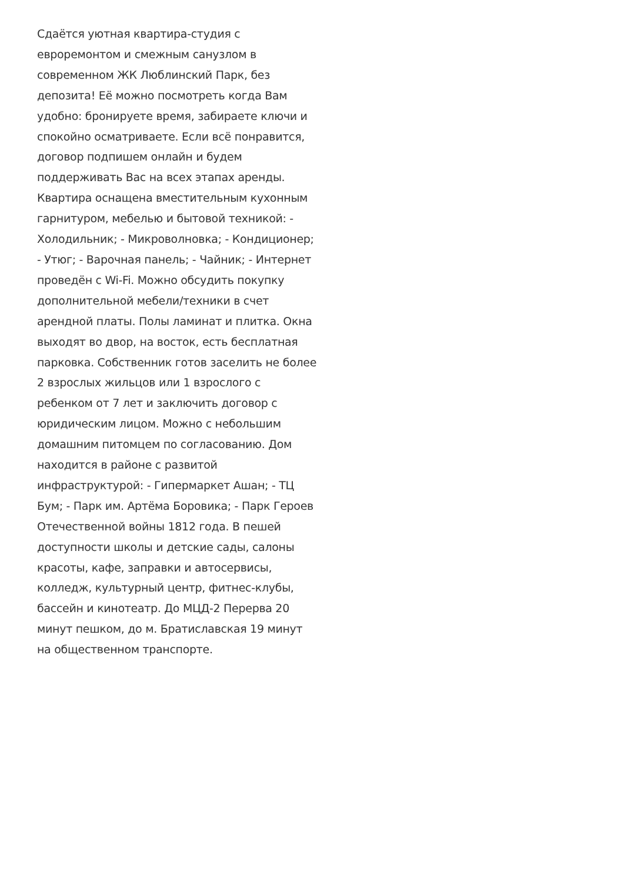Сдаётся уютная квартира-студия с евроремонтом и смежным санузлом в современном ЖК Люблинский Парк, без депозита! Её можно посмотреть когда Вам удобно: бронируете время, забираете ключи и спокойно осматриваете. Если всё понравится, договор подпишем онлайн и будем поддерживать Вас на всех этапах аренды. Квартира оснащена вместительным кухонным гарнитуром, мебелью и бытовой техникой: - Холодильник; - Микроволновка; - Кондиционер; - Утюг; - Варочная панель; - Чайник; - Интернет проведён с Wi-Fi. Можно обсудить покупку дополнительной мебели/техники в счет арендной платы. Полы ламинат и плитка. Окна выходят во двор, на восток, есть бесплатная парковка. Собственник готов заселить не более 2 взрослых жильцов или 1 взрослого с ребенком от 7 лет и заключить договор с юридическим лицом. Можно с небольшим домашним питомцем по согласованию. Дом находится в районе с развитой инфраструктурой: - Гипермаркет Ашан; - ТЦ Бум; - Парк им. Артёма Боровика; - Парк Героев Отечественной войны 1812 года. В пешей доступности школы и детские сады, салоны красоты, кафе, заправки и автосервисы, колледж, культурный центр, фитнес-клубы, бассейн и кинотеатр. До МЦД-2 Перерва 20 минут пешком, до м. Братиславская 19 минут на общественном транспорте.